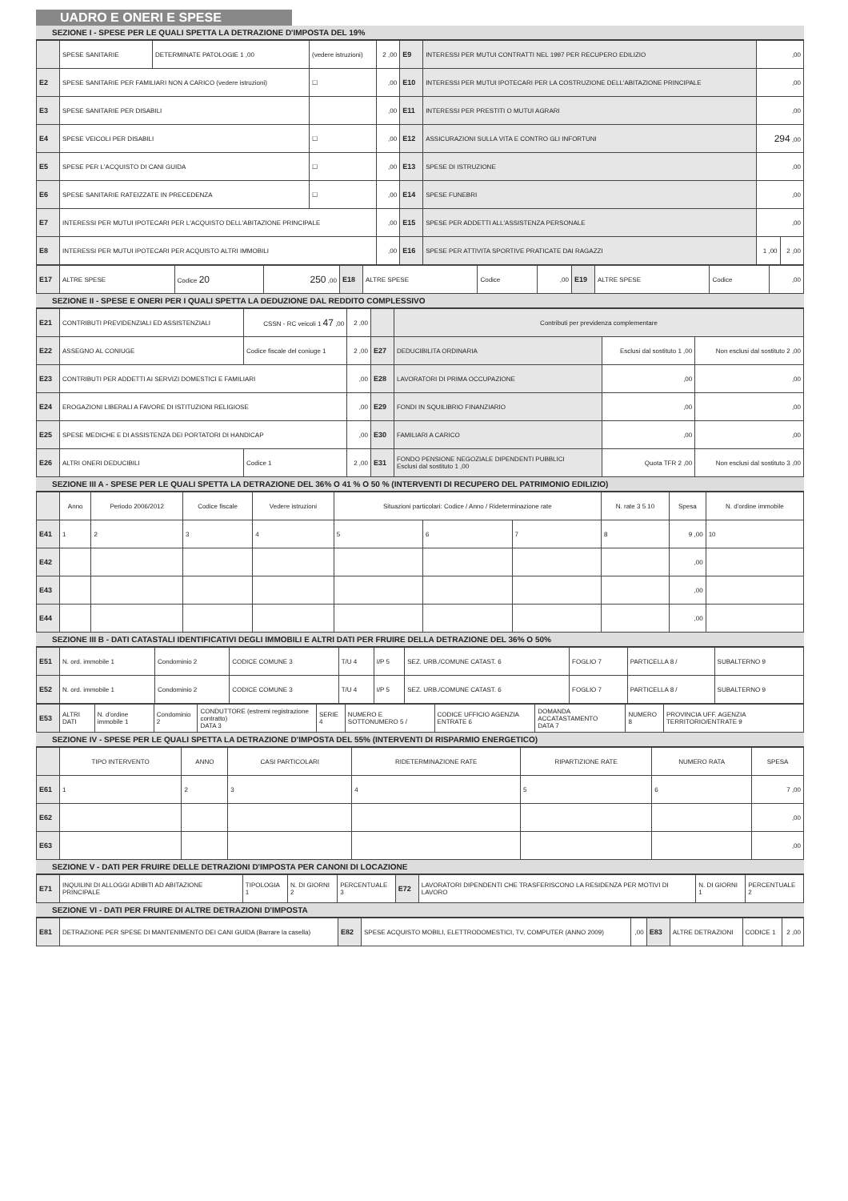UADRO E ONERI E SPESE
SEZIONE I - SPESE PER LE QUALI SPETTA LA DETRAZIONE D'IMPOSTA DEL 19%
| | SPESE SANITARIE | DETERMINATE PATOLOGIE 1 ,00 | (vedere istruzioni) | 2 ,00 | E9 | INTERESSI PER MUTUI CONTRATTI NEL 1997 PER RECUPERO EDILIZIO | ,00 | |
| E2 | SPESE SANITARIE PER FAMILIARI NON A CARICO (vedere istruzioni) | | ☐ | ,00 | E10 | INTERESSI PER MUTUI IPOTECARI PER LA COSTRUZIONE DELL'ABITAZIONE PRINCIPALE | ,00 | |
| E3 | SPESE SANITARIE PER DISABILI | | | ,00 | E11 | INTERESSI PER PRESTITI O MUTUI AGRARI | ,00 | |
| E4 | SPESE VEICOLI PER DISABILI | | ☐ | ,00 | E12 | ASSICURAZIONI SULLA VITA E CONTRO GLI INFORTUNI | 294 ,00 | |
| E5 | SPESE PER L'ACQUISTO DI CANI GUIDA | | ☐ | ,00 | E13 | SPESE DI ISTRUZIONE | ,00 | |
| E6 | SPESE SANITARIE RATEIZZATE IN PRECEDENZA | | ☐ | ,00 | E14 | SPESE FUNEBRI | ,00 | |
| E7 | INTERESSI PER MUTUI IPOTECARI PER L'ACQUISTO DELL'ABITAZIONE PRINCIPALE | | | ,00 | E15 | SPESE PER ADDETTI ALL'ASSISTENZA PERSONALE | ,00 | |
| E8 | INTERESSI PER MUTUI IPOTECARI PER ACQUISTO ALTRI IMMOBILI | | | ,00 | E16 | SPESE PER ATTIVITA SPORTIVE PRATICATE DAI RAGAZZI | 1 ,00 | 2 ,00 |
| E17 | ALTRE SPESE | Codice 20 | 250 ,00 | E18 | ALTRE SPESE | Codice | ,00 | E19 | ALTRE SPESE | Codice | ,00 |
SEZIONE II - SPESE E ONERI PER I QUALI SPETTA LA DEDUZIONE DAL REDDITO COMPLESSIVO
| E21 | CONTRIBUTI PREVIDENZIALI ED ASSISTENZIALI | CSSN - RC veicoli 1 47 ,00 | 2 ,00 | | Contributi per previdenza complementare | | |
| E22 | ASSEGNO AL CONIUGE | Codice fiscale del coniuge 1 | 2 ,00 | E27 | DEDUCIBILITA ORDINARIA | Esclusi dal sostituto 1 ,00 | Non esclusi dal sostituto 2 ,00 |
| E23 | CONTRIBUTI PER ADDETTI AI SERVIZI DOMESTICI E FAMILIARI | | ,00 | E28 | LAVORATORI DI PRIMA OCCUPAZIONE | ,00 | ,00 |
| E24 | EROGAZIONI LIBERALI A FAVORE DI ISTITUZIONI RELIGIOSE | | ,00 | E29 | FONDI IN SQUILIBRIO FINANZIARIO | ,00 | ,00 |
| E25 | SPESE MEDICHE E DI ASSISTENZA DEI PORTATORI DI HANDICAP | | ,00 | E30 | FAMILIARI A CARICO | ,00 | ,00 |
| E26 | ALTRI ONERI DEDUCIBILI | Codice 1 | 2 ,00 | E31 | FONDO PENSIONE NEGOZIALE DIPENDENTI PUBBLICI Esclusi dal sostituto 1 ,00 | Quota TFR 2 ,00 | Non esclusi dal sostituto 3 ,00 |
SEZIONE III A - SPESE PER LE QUALI SPETTA LA DETRAZIONE DEL 36% O 41 % O 50 % (INTERVENTI DI RECUPERO DEL PATRIMONIO EDILIZIO)
| | Anno | Periodo 2006/2012 | Codice fiscale | Vedere istruzioni | Situazioni particolari: Codice / Anno / Rideterminazione rate | | | N. rate 3 5 10 | Spesa | N. d'ordine immobile |
| --- | --- | --- | --- | --- | --- | --- | --- | --- | --- | --- |
| E41 | 1 | 2 | 3 | 4 | 5 | 6 | 7 | 8 | 9 ,00 | 10 |
| E42 | | | | | | | | | ,00 | |
| E43 | | | | | | | | | ,00 | |
| E44 | | | | | | | | | ,00 | |
SEZIONE III B - DATI CATASTALI IDENTIFICATIVI DEGLI IMMOBILI E ALTRI DATI PER FRUIRE DELLA DETRAZIONE DEL 36% O 50%
| E51 | N. ord. immobile 1 | Condominio 2 | CODICE COMUNE 3 | T/U 4 | I/P 5 | SEZ. URB./COMUNE CATAST. 6 | FOGLIO 7 | PARTICELLA 8 / | SUBALTERNO 9 |
| E52 | N. ord. immobile 1 | Condominio 2 | CODICE COMUNE 3 | T/U 4 | I/P 5 | SEZ. URB./COMUNE CATAST. 6 | FOGLIO 7 | PARTICELLA 8 / | SUBALTERNO 9 |
| E53 | ALTRI DATI | N. d'ordine immobile 1 | Condominio 2 | CONDUTTORE (estremi registrazione contratto) DATA 3 | SERIE 4 | NUMERO E SOTTONUMERO 5 / | CODICE UFFICIO AGENZIA ENTRATE 6 | DOMANDA ACCATASTAMENTO DATA 7 | NUMERO 8 | PROVINCIA UFF. AGENZIA TERRITORIO/ENTRATE 9 |
SEZIONE IV - SPESE PER LE QUALI SPETTA LA DETRAZIONE D'IMPOSTA DEL 55% (INTERVENTI DI RISPARMIO ENERGETICO)
| | TIPO INTERVENTO | ANNO | CASI PARTICOLARI | RIDETERMINAZIONE RATE | RIPARTIZIONE RATE | NUMERO RATA | SPESA |
| --- | --- | --- | --- | --- | --- | --- | --- |
| E61 | 1 | 2 | 3 | 4 | 5 | 6 | 7 ,00 |
| E62 | | | | | | | ,00 |
| E63 | | | | | | | ,00 |
SEZIONE V - DATI PER FRUIRE DELLE DETRAZIONI D'IMPOSTA PER CANONI DI LOCAZIONE
| E71 | INQUILINI DI ALLOGGI ADIBITI AD ABITAZIONE PRINCIPALE | TIPOLOGIA 1 | N. DI GIORNI 2 | PERCENTUALE 3 | E72 | LAVORATORI DIPENDENTI CHE TRASFERISCONO LA RESIDENZA PER MOTIVI DI LAVORO | N. DI GIORNI 1 | PERCENTUALE 2 |
SEZIONE VI - DATI PER FRUIRE DI ALTRE DETRAZIONI D'IMPOSTA
| E81 | DETRAZIONE PER SPESE DI MANTENIMENTO DEI CANI GUIDA (Barrare la casella) | E82 | SPESE ACQUISTO MOBILI, ELETTRODOMESTICI, TV, COMPUTER (ANNO 2009) | ,00 | E83 | ALTRE DETRAZIONI | CODICE 1 | 2 ,00 |